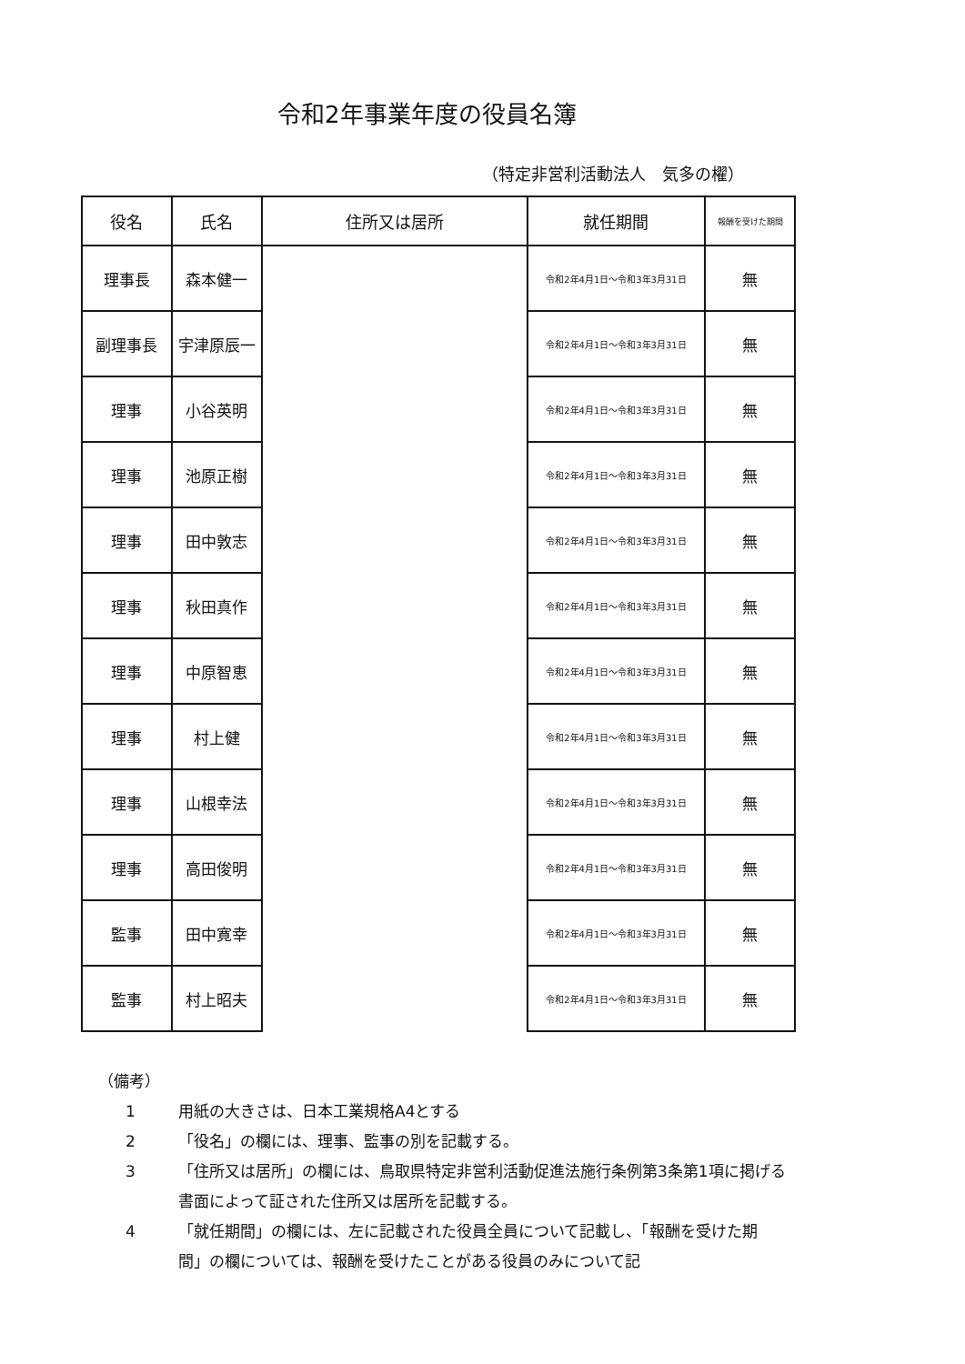令和2年事業年度の役員名簿
（特定非営利活動法人　気多の櫂）
| 役名 | 氏名 | 住所又は居所 | 就任期間 | 報酬を受けた期間 |
| --- | --- | --- | --- | --- |
| 理事長 | 森本健一 | | 令和2年4月1日～令和3年3月31日 | 無 |
| 副理事長 | 宇津原辰一 | | 令和2年4月1日～令和3年3月31日 | 無 |
| 理事 | 小谷英明 | | 令和2年4月1日～令和3年3月31日 | 無 |
| 理事 | 池原正樹 | | 令和2年4月1日～令和3年3月31日 | 無 |
| 理事 | 田中敦志 | | 令和2年4月1日～令和3年3月31日 | 無 |
| 理事 | 秋田真作 | | 令和2年4月1日～令和3年3月31日 | 無 |
| 理事 | 中原智恵 | | 令和2年4月1日～令和3年3月31日 | 無 |
| 理事 | 村上健 | | 令和2年4月1日～令和3年3月31日 | 無 |
| 理事 | 山根幸法 | | 令和2年4月1日～令和3年3月31日 | 無 |
| 理事 | 高田俊明 | | 令和2年4月1日～令和3年3月31日 | 無 |
| 監事 | 田中寛幸 | | 令和2年4月1日～令和3年3月31日 | 無 |
| 監事 | 村上昭夫 | | 令和2年4月1日～令和3年3月31日 | 無 |
（備考）
1 用紙の大きさは、日本工業規格A4とする
2 「役名」の欄には、理事、監事の別を記載する。
3 「住所又は居所」の欄には、鳥取県特定非営利活動促進法施行条例第3条第1項に掲げる書面によって証された住所又は居所を記載する。
4 「就任期間」の欄には、左に記載された役員全員について記載し、「報酬を受けた期間」の欄については、報酬を受けたことがある役員のみについて記